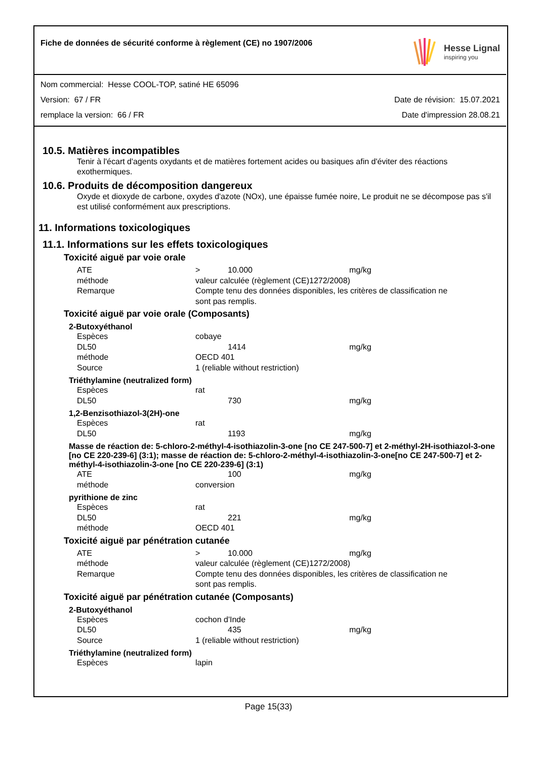Fiche de données de sécurité conforme à règlement (CE) no 1907/2006
Hesse Lignal
inspiring you
Nom commercial: Hesse COOL-TOP, satiné HE 65096
Version: 67 / FR Date de révision: 15.07.2021
remplace la version: 66 / FR Date d'impression 28.08.21
10.5. Matières incompatibles
Tenir à l'écart d'agents oxydants et de matières fortement acides ou basiques afin d'éviter des réactions exothermiques.
10.6. Produits de décomposition dangereux
Oxyde et dioxyde de carbone, oxydes d'azote (NOx), une épaisse fumée noire, Le produit ne se décompose pas s'il est utilisé conformément aux prescriptions.
11. Informations toxicologiques
11.1. Informations sur les effets toxicologiques
Toxicité aiguë par voie orale
| ATE | > | 10.000 | mg/kg |
| méthode | valeur calculée (règlement (CE)1272/2008) | | |
| Remarque | Compte tenu des données disponibles, les critères de classification ne sont pas remplis. | | |
Toxicité aiguë par voie orale (Composants)
2-Butoxyéthanol
| Espèces | cobaye | | |
| DL50 | | 1414 | mg/kg |
| méthode | OECD 401 | | |
| Source | 1 (reliable without restriction) | | |
Triéthylamine (neutralized form)
| Espèces | rat | | |
| DL50 | | 730 | mg/kg |
1,2-Benzisothiazol-3(2H)-one
| Espèces | rat | | |
| DL50 | | 1193 | mg/kg |
Masse de réaction de: 5-chloro-2-méthyl-4-isothiazolin-3-one [no CE 247-500-7] et 2-méthyl-2H-isothiazol-3-one [no CE 220-239-6] (3:1); masse de réaction de: 5-chloro-2-méthyl-4-isothiazolin-3-one[no CE 247-500-7] et 2-méthyl-4-isothiazolin-3-one [no CE 220-239-6] (3:1)
| ATE | | 100 | mg/kg |
| méthode | conversion | | |
pyrithione de zinc
| Espèces | rat | | |
| DL50 | | 221 | mg/kg |
| méthode | OECD 401 | | |
Toxicité aiguë par pénétration cutanée
| ATE | > | 10.000 | mg/kg |
| méthode | valeur calculée (règlement (CE)1272/2008) | | |
| Remarque | Compte tenu des données disponibles, les critères de classification ne sont pas remplis. | | |
Toxicité aiguë par pénétration cutanée (Composants)
2-Butoxyéthanol
| Espèces | cochon d'Inde | | |
| DL50 | | 435 | mg/kg |
| Source | 1 (reliable without restriction) | | |
Triéthylamine (neutralized form)
| Espèces | lapin |
Page 15(33)